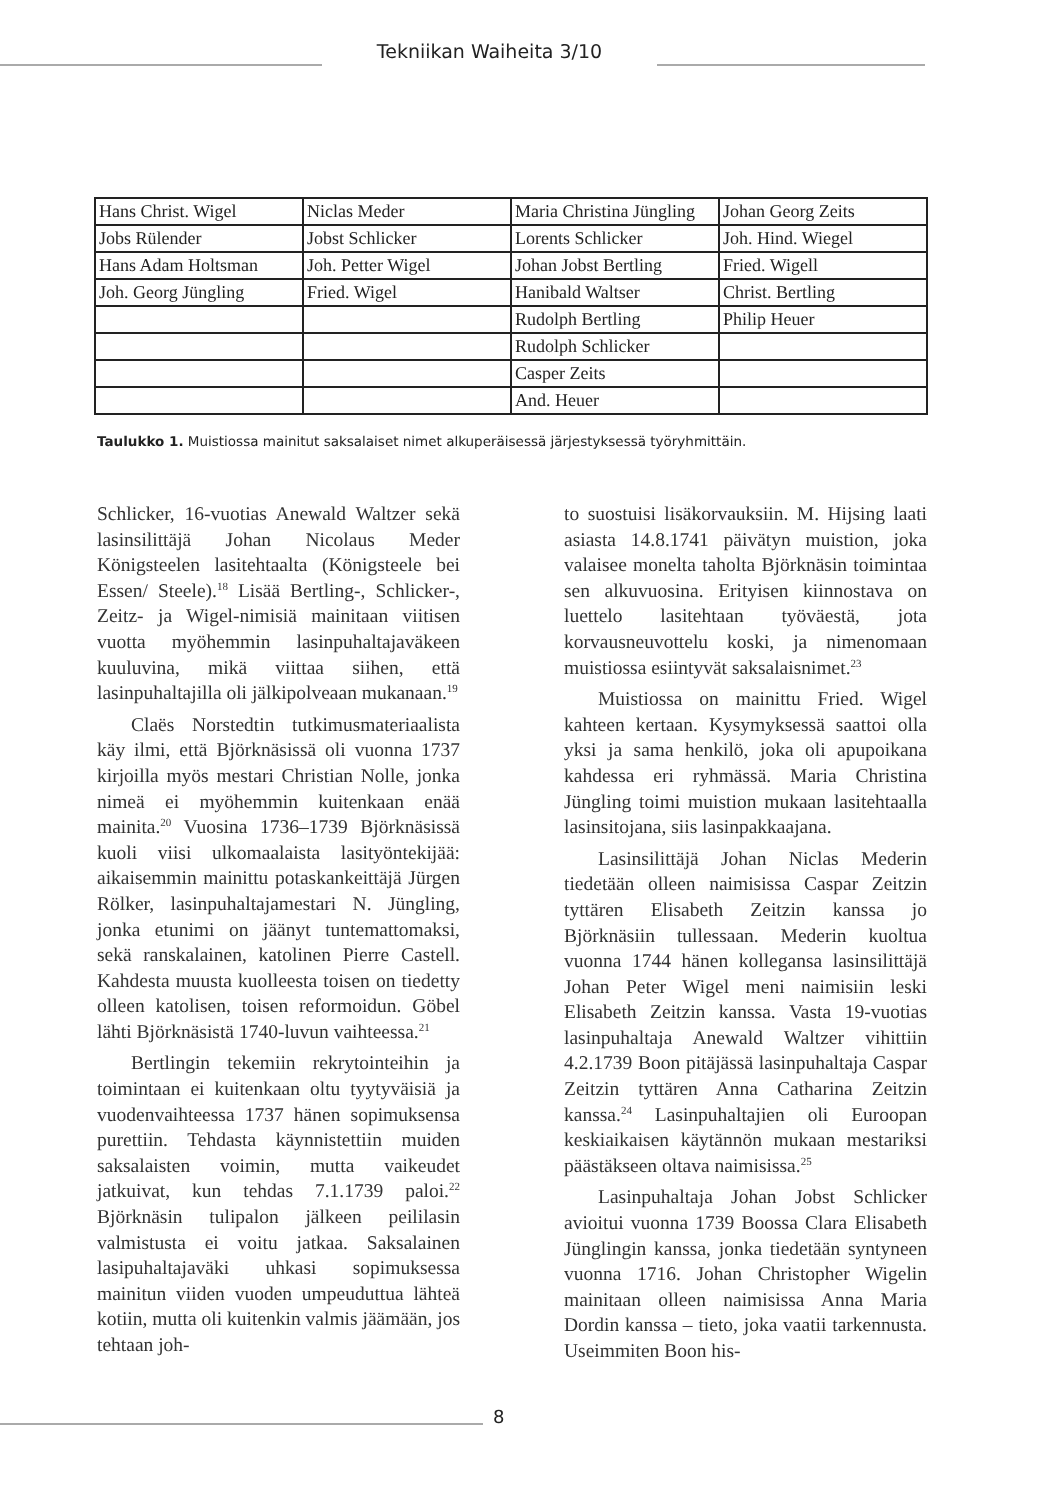Tekniikan Waiheita 3/10
| Hans Christ. Wigel | Niclas Meder | Maria Christina Jüngling | Johan Georg Zeits |
| Jobs Rülender | Jobst Schlicker | Lorents Schlicker | Joh. Hind. Wiegel |
| Hans Adam Holtsman | Joh. Petter Wigel | Johan Jobst Bertling | Fried. Wigell |
| Joh. Georg Jüngling | Fried. Wigel | Hanibald Waltser | Christ. Bertling |
| | | Rudolph Bertling | Philip Heuer |
| | | Rudolph Schlicker | |
| | | Casper Zeits | |
| | | And. Heuer | |
Taulukko 1. Muistiossa mainitut saksalaiset nimet alkuperäisessä järjestyksessä työryhmittäin.
Schlicker, 16-vuotias Anewald Waltzer sekä lasinsilittäjä Johan Nicolaus Meder Königsteelen lasitehtaalta (Königsteele bei Essen/ Steele).<sup>18</sup> Lisää Bertling-, Schlicker-, Zeitz- ja Wigel-nimisiä mainitaan viitisen vuotta myöhemmin lasinpuhaltajaväkeen kuuluvina, mikä viittaa siihen, että lasinpuhaltajilla oli jälkipolveaan mukanaan.<sup>19</sup>
Claës Norstedtin tutkimusmateriaalista käy ilmi, että Björknäsissä oli vuonna 1737 kirjoilla myös mestari Christian Nolle, jonka nimeä ei myöhemmin kuitenkaan enää mainita.<sup>20</sup> Vuosina 1736–1739 Björknäsissä kuoli viisi ulkomaalaista lasityöntekijää: aikaisemmin mainittu potaskankeittäjä Jürgen Rölker, lasinpuhaltajamestari N. Jüngling, jonka etunimi on jäänyt tuntemattomaksi, sekä ranskalainen, katolinen Pierre Castell. Kahdesta muusta kuolleesta toisen on tiedetty olleen katolisen, toisen reformoidun. Göbel lähti Björknäsistä 1740-luvun vaihteessa.<sup>21</sup>
Bertlingin tekemiin rekrytointeihin ja toimintaan ei kuitenkaan oltu tyytyväisiä ja vuodenvaihteessa 1737 hänen sopimuksensa purettiin. Tehdasta käynnistettiin muiden saksalaisten voimin, mutta vaikeudet jatkuivat, kun tehdas 7.1.1739 paloi.<sup>22</sup> Björknäsin tulipalon jälkeen peililasin valmistusta ei voitu jatkaa. Saksalainen lasipuhaltajaväki uhkasi sopimuksessa mainitun viiden vuoden umpeuduttua lähteä kotiin, mutta oli kuitenkin valmis jäämään, jos tehtaan joh-
to suostuisi lisäkorvauksiin. M. Hijsing laati asiasta 14.8.1741 päivätyn muistion, joka valaisee monelta taholta Björknäsin toimintaa sen alkuvuosina. Erityisen kiinnostava on luettelo lasitehtaan työväestä, jota korvausneuvottelu koski, ja nimenomaan muistiossa esiintyvät saksalaisnimet.<sup>23</sup>
Muistiossa on mainittu Fried. Wigel kahteen kertaan. Kysymyksessä saattoi olla yksi ja sama henkilö, joka oli apupoikana kahdessa eri ryhmässä. Maria Christina Jüngling toimi muistion mukaan lasitehtaalla lasinsitojana, siis lasinpakkaajana.
Lasinsilittäjä Johan Niclas Mederin tiedetään olleen naimisissa Caspar Zeitzin tyttären Elisabeth Zeitzin kanssa jo Björknäsiin tullessaan. Mederin kuoltua vuonna 1744 hänen kollegansa lasinsilittäjä Johan Peter Wigel meni naimisiin leski Elisabeth Zeitzin kanssa. Vasta 19-vuotias lasinpuhaltaja Anewald Waltzer vihittiin 4.2.1739 Boon pitäjässä lasinpuhaltaja Caspar Zeitzin tyttären Anna Catharina Zeitzin kanssa.<sup>24</sup> Lasinpuhaltajien oli Euroopan keskiaikaisen käytännön mukaan mestariksi päästäkseen oltava naimisissa.<sup>25</sup>
Lasinpuhaltaja Johan Jobst Schlicker avioitui vuonna 1739 Boossa Clara Elisabeth Jünglingin kanssa, jonka tiedetään syntyneen vuonna 1716. Johan Christopher Wigelin mainitaan olleen naimisissa Anna Maria Dordin kanssa – tieto, joka vaatii tarkennusta. Useimmiten Boon his-
8